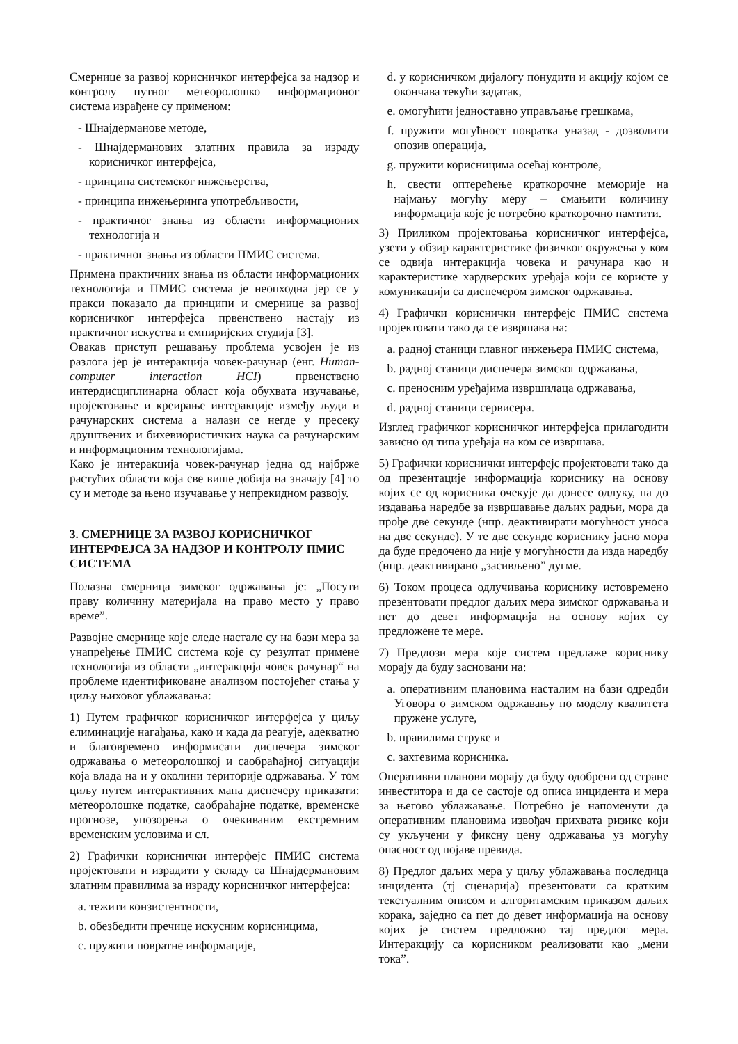Смернице за развој корисничког интерфејса за надзор и контролу путног метеоролошко информационог система израђене су применом:
- Шнајдерманове методе,
- Шнајдерманових златних правила за израду корисничког интерфејса,
- принципа системског инжењерства,
- принципа инжењеринга употребљивости,
- практичног знања из области информационих технологија и
- практичног знања из области ПМИС система.
Примена практичних знања из области информационих технологија и ПМИС система је неопходна јер се у пракси показало да принципи и смернице за развој корисничког интерфејса првенствено настају из практичног искуства и емпиријских студија [3].
Овакав приступ решавању проблема усвојен је из разлога јер је интеракција човек-рачунар (енг. Human-computer interaction HCI) првенствено интердисциплинарна област која обухвата изучавање, пројектовање и креирање интеракције између људи и рачунарских система а налази се негде у пресеку друштвених и бихевиористичких наука са рачунарским и информационим технологијама.
Како је интеракција човек-рачунар једна од најбрже растућих области која све више добија на значају [4] то су и методе за њено изучавање у непрекидном развоју.
3. СМЕРНИЦЕ ЗА РАЗВОЈ КОРИСНИЧКОГ ИНТЕРФЕЈСА ЗА НАДЗОР И КОНТРОЛУ ПМИС СИСТЕМА
Полазна смерница зимског одржавања је: „Посути праву количину материјала на право место у право време”.
Развојне смернице које следе настале су на бази мера за унапређење ПМИС система које су резултат примене технологија из области „интеракција човек рачунар“ на проблеме идентификоване анализом постојећег стања у циљу њиховог ублажавања:
1) Путем графичког корисничког интерфејса у циљу елиминације нагађања, како и када да реагује, адекватно и благовремено информисати диспечера зимског одржавања о метеоролошкој и саобраћајној ситуацији која влада на и у околини територије одржавања. У том циљу путем интерактивних мапа диспечеру приказати: метеоролошке податке, саобраћајне податке, временске прогнозе, упозорења о очекиваним екстремним временским условима и сл.
2) Графички кориснички интерфејс ПМИС система пројектовати и израдити у складу са Шнајдермановим златним правилима за израду корисничког интерфејса:
a. тежити конзистентности,
b. обезбедити пречице искусним корисницима,
c. пружити повратне информације,
d. у корисничком дијалогу понудити и акцију којом се окончава текући задатак,
e. омогућити једноставно управљање грешкама,
f. пружити могућност повратка уназад - дозволити опозив операција,
g. пружити корисницима осећај контроле,
h. свести оптерећење краткорочне меморије на најмању могућу меру – смањити количину информација које је потребно краткорочно памтити.
3) Приликом пројектовања корисничког интерфејса, узети у обзир карактеристике физичког окружења у ком се одвија интеракција човека и рачунара као и карактеристике хардверских уређаја који се користе у комуникацији са диспечером зимског одржавања.
4) Графички кориснички интерфејс ПМИС система пројектовати тако да се извршава на:
a. радној станици главног инжењера ПМИС система,
b. радној станици диспечера зимског одржавања,
c. преносним уређајима извршилаца одржавања,
d. радној станици сервисера.
Изглед графичког корисничког интерфејса прилагодити зависно од типа уређаја на ком се извршава.
5) Графички кориснички интерфејс пројектовати тако да од презентације информација кориснику на основу којих се од корисника очекује да донесе одлуку, па до издавања наредбе за извршавање даљих радњи, мора да прође две секунде (нпр. деактивирати могућност уноса на две секунде). У те две секунде кориснику јасно мора да буде предочено да није у могућности да изда наредбу (нпр. деактивирано „засивљено” дугме.
6) Током процеса одлучивања кориснику истовремено презентовати предлог даљих мера зимског одржавања и пет до девет информација на основу којих су предложене те мере.
7) Предлози мера које систем предлаже кориснику морају да буду засновани на:
a. оперативним плановима насталим на бази одредби Уговора о зимском одржавању по моделу квалитета пружене услуге,
b. правилима струке и
c. захтевима корисника.
Оперативни планови морају да буду одобрени од стране инвеститора и да се састоје од описа инцидента и мера за његово ублажавање. Потребно је напоменути да оперативним плановима извођач прихвата ризике који су укључени у фиксну цену одржавања уз могућу опасност од појаве превида.
8) Предлог даљих мера у циљу ублажавања последица инцидента (тј сценарија) презентовати са кратким текстуалним описом и алгоритамским приказом даљих корака, заједно са пет до девет информација на основу којих је систем предложио тај предлог мера. Интеракцију са корисником реализовати као „мени тока”.